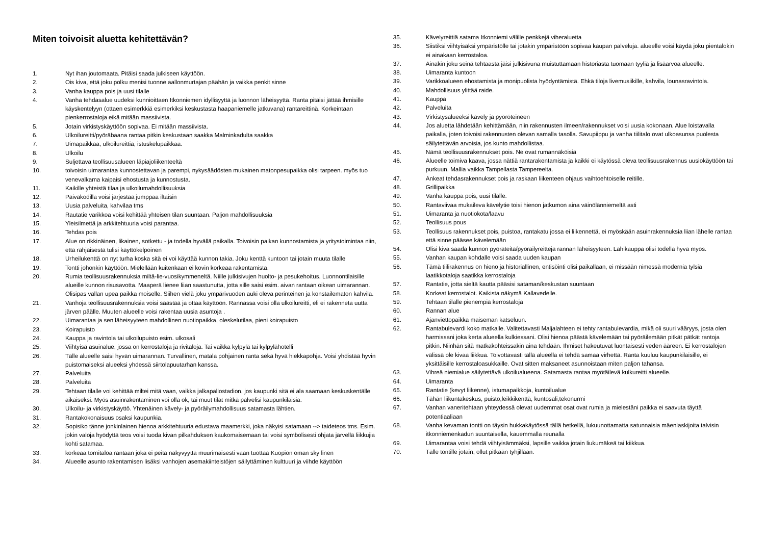Miten toivoisit aluetta kehitettävän?
1. Nyt ihan joutomaata. Pitäisi saada julkiseen käyttöön.
2. Ois kiva, että joku polku menisi tuonne aallonmurtajan päähän ja vaikka penkit sinne
3. Vanha kauppa pois ja uusi tilalle
4. Vanha tehdasalue uudeksi kunnioittaen Itkonniemen idyllisyyttä ja luonnon läheisyyttä. Ranta pitäisi jättää ihmisille käyskentelyyn (ottaen esimerkkiä esimerkiksi keskustasta haapaniemelle jatkuvana) rantareittinä. Korkeintaan pienkerrostaloja eikä mitään massiivista.
5. Jotain virkistyskäyttöön sopivaa. Ei mitään massiivista.
6. Ulkoilureitti/pyöräbaana rantaa pitkin keskustaan saakka Malminkadulta saakka
7. Uimapaikkaa, ulkoilureittiä, istuskelupaikkaa.
8. Ulkoilu
9. Suljettava teollisuusalueen läpiajoliikenteeltä
10. toivoisin uimarantaa kunnostettavan ja parempi, nykysäädösten mukainen matonpesupaikka olisi tarpeen. myös tuo venevalkama kaipaisi ehostusta ja kunnostusta.
11. Kaikille yhteistä tilaa ja ulkoilumahdollisuuksia
12. Päiväkodilla voisi järjestää jumppaa iltaisin
13. Uusia palveluita, kahvilaa tms
14. Rautatie varikkoa voisi kehittää yhteisen tilan suuntaan. Paljon mahdollisuuksia
15. Yleisilmettä ja arkkitehtuuria voisi parantaa.
16. Tehdas pois
17. Alue on rikkinäinen, likainen, sotkettu - ja todella hyvällä paikalla. Toivoisin paikan kunnostamista ja yritystoimintaa niin, että rähjäisestä tulisi käyttökelpoinen
18. Urheilukenttä on nyt turha koska sitä ei voi käyttää kunnon takia. Joku kenttä kuntoon tai jotain muuta tilalle
19. Tontti johonkin käyttöön. Mielellään kuitenkaan ei kovin korkeaa rakentamista.
20. Rumia teollisuusrakennuksia miltä-lie-vuosikymmeneltä. Niille julkisivujen huolto- ja pesukehoitus. Luonnontilaisille alueille kunnon risusavotta. Maaperä lienee liian saastunutta, jotta sille saisi esim. aivan rantaan oikean uimarannan. Olisipas vallan upea paikka moiselle. Siihen vielä joku ympärivuoden auki oleva perinteinen ja konstailematon kahvila.
21. Vanhoja teollisuusrakennuksia voisi säästää ja ottaa käyttöön. Rannassa voisi olla ulkoilureitti, eli ei rakenneta uutta järven päälle. Muuten alueelle voisi rakentaa uusia asuntoja .
22. Uimarantaa ja sen läheisyyteen mahdollinen nuotiopaikka, oleskelutilaa, pieni koirapuisto
23. Koirapuisto
24. Kauppa ja ravintola tai ulkoilupuisto esim. ulkosali
25. Viihtyisä asuinalue, jossa on kerrostaloja ja rivitaloja. Tai vaikka kylpylä tai kylpylähotelli
26. Tälle alueelle saisi hyvän uimarannan. Turvallinen, matala pohjainen ranta sekä hyvä hiekkapohja. Voisi yhdistää hyvin puistomaiseksi alueeksi yhdessä siirtolapuutarhan kanssa.
27. Palveluita
28. Palveluita
29. Tehtaan tilalle voi kehittää miltei mitä vaan, vaikka jalkapallostadion, jos kaupunki sitä ei ala saamaan keskuskentälle aikaiseksi. Myös asuinrakentaminen voi olla ok, tai muut tilat mitkä palvelisi kaupunkilaisia.
30. Ulkoilu- ja virkistyskäyttö. Yhtenäinen kävely- ja pyöräilymahdollisuus satamasta lähtien.
31. Rantakokonaisuus osaksi kaupunkia.
32. Sopisiko tänne jonkinlainen hienoa arkkitehtuuria edustava maamerkki, joka näkyisi satamaan --> taideteos tms. Esim. jokin valoja hyödyttä teos voisi tuoda kivan pilkahduksen kaukomaisemaan tai voisi symbolisesti ohjata järvellä liikkujia kohti satamaa.
33. korkeaa tornitaloa rantaan joka ei peitä näkyvyyttä muurimaisesti vaan tuottaa Kuopion oman sky linen
34. Alueelle asunto rakentamisen lisäksi vanhojen asemakiinteistöjen säilyttäminen kulttuuri ja viihde käyttöön
35. Kävelyreittiä satama Itkonniemi välille penkkejä viheraluetta
36. Siistiksi viihtyisäksi ympäristölle tai jotakin ympäristöön sopivaa kaupan palveluja. alueelle voisi käydä joku pientalokin ei ainakaan kerrostaloa.
37. Ainakin joku seinä tehtaasta jäisi julkisivuna muistuttamaan historiasta tuomaan tyyliä ja lisäarvoa alueelle.
38. Uimaranta kuntoon
39. Varikkoalueen ehostamista ja monipuolista hyödyntämistä. Ehkä tiloja livemusiikille, kahvila, lounasravintola.
40. Mahdollisuus ylittää raide.
41. Kauppa
42. Palveluita
43. Virkistysalueeksi kävely ja pyöröteineen
44. Jos aluetta lähdetään kehittämään, niin rakennusten ilmeen/rakennukset voisi uusia kokonaan. Alue loistavalla paikalla, joten toivoisi rakennusten olevan samalla tasolla. Savupiippu ja vanha tiilitalo ovat ulkoasunsa puolesta säilytettävän arvoisia, jos kunto mahdollistaa.
45. Nämä teollisuusrakennukset pois. Ne ovat rumannäköisiä
46. Alueelle toimiva kaava, jossa nättiä rantarakentamista ja kaikki ei käytössä oleva teollisuusrakennus uusiokäyttöön tai purkuun. Mallia vaikka Tampellasta Tampereelta.
47. Ankeat tehdasrakennukset pois ja raskaan liikenteen ohjaus vaihtoehtoiselle reitille.
48. Grillipaikka
49. Vanha kauppa pois, uusi tilalle.
50. Rantaviivaa mukaileva kävelytie toisi hienon jatkumon aina väinölänniemeltä asti
51. Uimaranta ja nuotiokota/laavu
52. Teollisuus pous
53. Teollisuus rakennukset pois, puistoa, rantakatu jossa ei liikennettä, ei myöskään asuinrakennuksia liian lähelle rantaa että sinne pääsee kävelemään
54. Olisi kiva saada kunnon pyöräteitä/pyöräilyreittejä rannan läheisyyteen. Lähikauppa olisi todella hyvä myös.
55. Vanhan kaupan kohdalle voisi saada uuden kaupan
56. Tämä tiilirakennus on hieno ja historiallinen, entisöinti olisi paikallaan, ei missään nimessä modernia tylsiä laatikkotaloja saatikka kerrostaloja
57. Rantatie, jotta sieltä kautta pääsisi sataman/keskustan suuntaan
58. Korkeat kerrostalot. Kaikista näkymä Kallavedelle.
59. Tehtaan tilalle pienempiä kerrostaloja
60. Rannan alue
61. Ajanviettopaikka maiseman katseluun.
62. Rantabulevardi koko matkalle. Valitettavasti Maljalahteen ei tehty rantabulevardia, mikä oli suuri vääryys, josta olen harmissani joka kerta alueella kulkiessani. Olisi hienoa päästä kävelemään tai pyöräilemään pitkät pätkät rantoja pitkin. Niinhän sitä matkakohteissakin aina tehdään. Ihmiset hakeutuvat luontaisesti veden ääreen. Ei kerrostalojen välissä ole kivaa liikkua. Toivottavasti tällä alueella ei tehdä samaa virhettä. Ranta kuuluu kaupunkilaisille, ei yksittäisille kerrostaloasukkaille. Ovat sitten maksaneet asunnoistaan miten paljon tahansa.
63. Vihreä niemialue säilytettävä ulkoilualueena. Satamasta rantaa myötäilevä kulkureitti alueelle.
64. Uimaranta
65. Rantatie (kevyt liikenne), istumapaikkoja, kuntoilualue
66. Tähän liikuntakeskus, puisto,leikkikenttä, kuntosali,tekonurmi
67. Vanhan vaneritehtaan yhteydessä olevat uudemmat osat ovat rumia ja mielestäni paikka ei saavuta täyttä potentiaaliaan
68. Vanha kevaman tontti on täysin hukkakäytössä tällä hetkellä, lukuunottamatta satunnaisia mäenlaskijoita talvisin itkonniemenkadun suuntaisella, kauemmalla reunalla
69. Uimarantaa voisi tehdä viihtyisämmäksi, lapsille vaikka jotain liukumäkeä tai kiikkua.
70. Tälle tontille jotain, ollut pitkään tyhjillään.